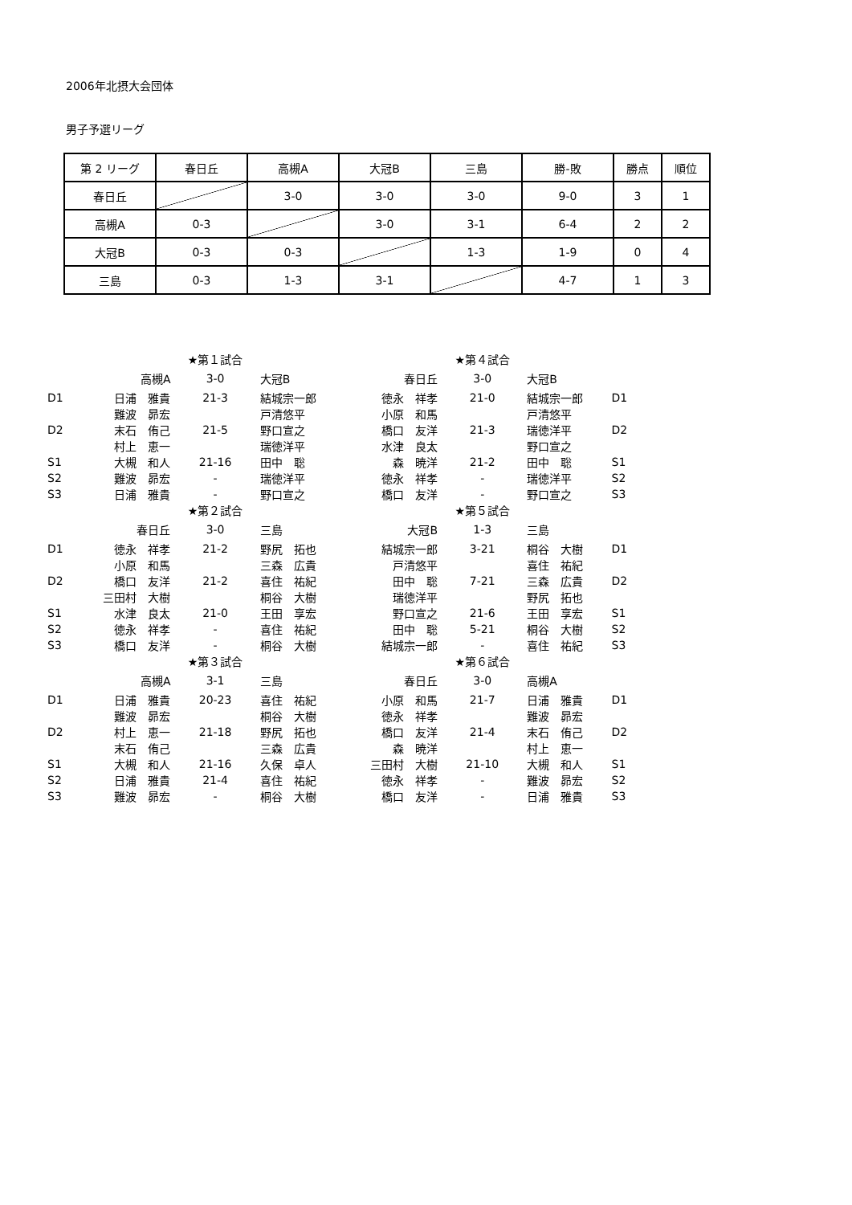2006年北摂大会団体
男子予選リーグ
| 第 2 リーグ | 春日丘 | 高槻A | 大冠B | 三島 | 勝-敗 | 勝点 | 順位 |
| 春日丘 | | 3-0 | 3-0 | 3-0 | 9-0 | 3 | 1 |
| 高槻A | 0-3 | | 3-0 | 3-1 | 6-4 | 2 | 2 |
| 大冠B | 0-3 | 0-3 | | 1-3 | 1-9 | 0 | 4 |
| 三島 | 0-3 | 1-3 | 3-1 | | 4-7 | 1 | 3 |
| | | ★第１試合 | | | ★第４試合 | | |
| | 高槻A | 3-0 | 大冠B | 春日丘 | 3-0 | 大冠B | |
| D1 | 日浦 雅貴 | 21-3 | 結城宗一郎 | 徳永 祥孝 | 21-0 | 結城宗一郎 | D1 |
| | 難波 昴宏 | | 戸清悠平 | 小原 和馬 | | 戸清悠平 | |
| D2 | 末石 侑己 | 21-5 | 野口宣之 | 橋口 友洋 | 21-3 | 瑞徳洋平 | D2 |
| | 村上 恵一 | | 瑞徳洋平 | 水津 良太 | | 野口宣之 | |
| S1 | 大槻 和人 | 21-16 | 田中 聡 | 森 暁洋 | 21-2 | 田中 聡 | S1 |
| S2 | 難波 昴宏 | - | 瑞徳洋平 | 徳永 祥孝 | - | 瑞徳洋平 | S2 |
| S3 | 日浦 雅貴 | - | 野口宣之 | 橋口 友洋 | - | 野口宣之 | S3 |
| | | ★第２試合 | | | ★第５試合 | | |
| | 春日丘 | 3-0 | 三島 | 大冠B | 1-3 | 三島 | |
| D1 | 徳永 祥孝 | 21-2 | 野尻 拓也 | 結城宗一郎 | 3-21 | 桐谷 大樹 | D1 |
| | 小原 和馬 | | 三森 広貴 | 戸清悠平 | | 喜住 祐紀 | |
| D2 | 橋口 友洋 | 21-2 | 喜住 祐紀 | 田中 聡 | 7-21 | 三森 広貴 | D2 |
| | 三田村 大樹 | | 桐谷 大樹 | 瑞徳洋平 | | 野尻 拓也 | |
| S1 | 水津 良太 | 21-0 | 王田 享宏 | 野口宣之 | 21-6 | 王田 享宏 | S1 |
| S2 | 徳永 祥孝 | - | 喜住 祐紀 | 田中 聡 | 5-21 | 桐谷 大樹 | S2 |
| S3 | 橋口 友洋 | - | 桐谷 大樹 | 結城宗一郎 | - | 喜住 祐紀 | S3 |
| | | ★第３試合 | | | ★第６試合 | | |
| | 高槻A | 3-1 | 三島 | 春日丘 | 3-0 | 高槻A | |
| D1 | 日浦 雅貴 | 20-23 | 喜住 祐紀 | 小原 和馬 | 21-7 | 日浦 雅貴 | D1 |
| | 難波 昴宏 | | 桐谷 大樹 | 徳永 祥孝 | | 難波 昴宏 | |
| D2 | 村上 恵一 | 21-18 | 野尻 拓也 | 橋口 友洋 | 21-4 | 末石 侑己 | D2 |
| | 末石 侑己 | | 三森 広貴 | 森 暁洋 | | 村上 恵一 | |
| S1 | 大槻 和人 | 21-16 | 久保 卓人 | 三田村 大樹 | 21-10 | 大槻 和人 | S1 |
| S2 | 日浦 雅貴 | 21-4 | 喜住 祐紀 | 徳永 祥孝 | - | 難波 昴宏 | S2 |
| S3 | 難波 昴宏 | - | 桐谷 大樹 | 橋口 友洋 | - | 日浦 雅貴 | S3 |